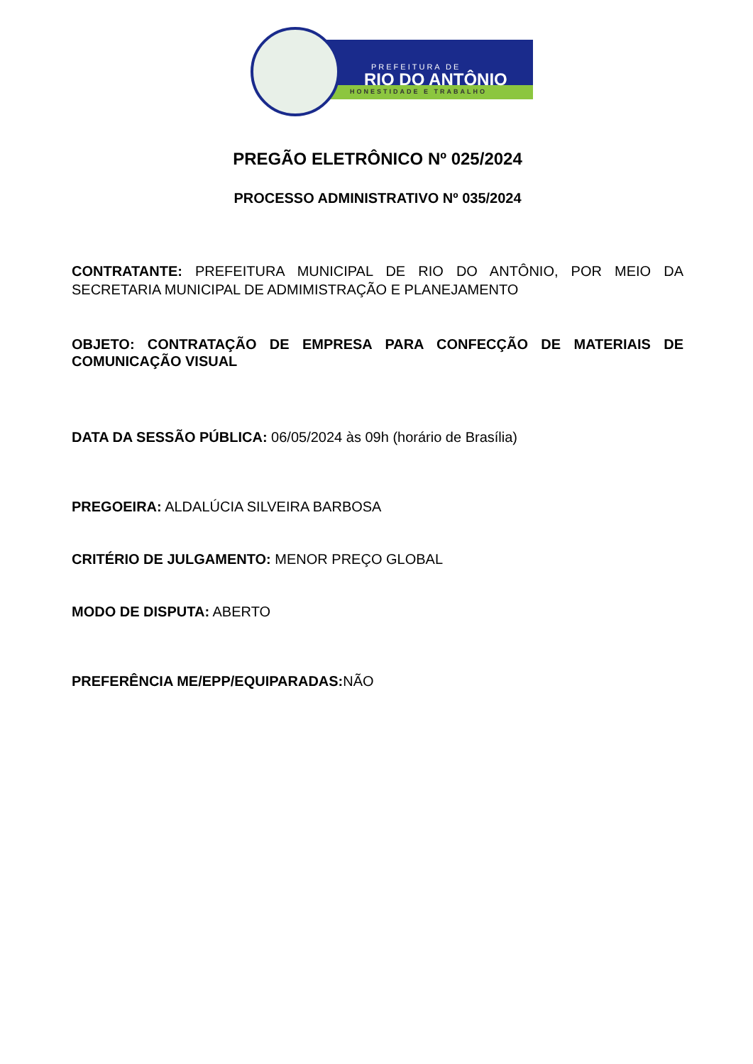PREFEITURA DE
RIO DO ANTÔNIO
HONESTIDADE E TRABALHO
PREGÃO ELETRÔNICO Nº 025/2024
PROCESSO ADMINISTRATIVO Nº 035/2024
CONTRATANTE: PREFEITURA MUNICIPAL DE RIO DO ANTÔNIO, POR MEIO DA SECRETARIA MUNICIPAL DE ADMIMISTRAÇÃO E PLANEJAMENTO
OBJETO: CONTRATAÇÃO DE EMPRESA PARA CONFECÇÃO DE MATERIAIS DE COMUNICAÇÃO VISUAL
DATA DA SESSÃO PÚBLICA: 06/05/2024 às 09h (horário de Brasília)
PREGOEIRA: ALDALÚCIA SILVEIRA BARBOSA
CRITÉRIO DE JULGAMENTO: MENOR PREÇO GLOBAL
MODO DE DISPUTA: ABERTO
PREFERÊNCIA ME/EPP/EQUIPARADAS: NÃO